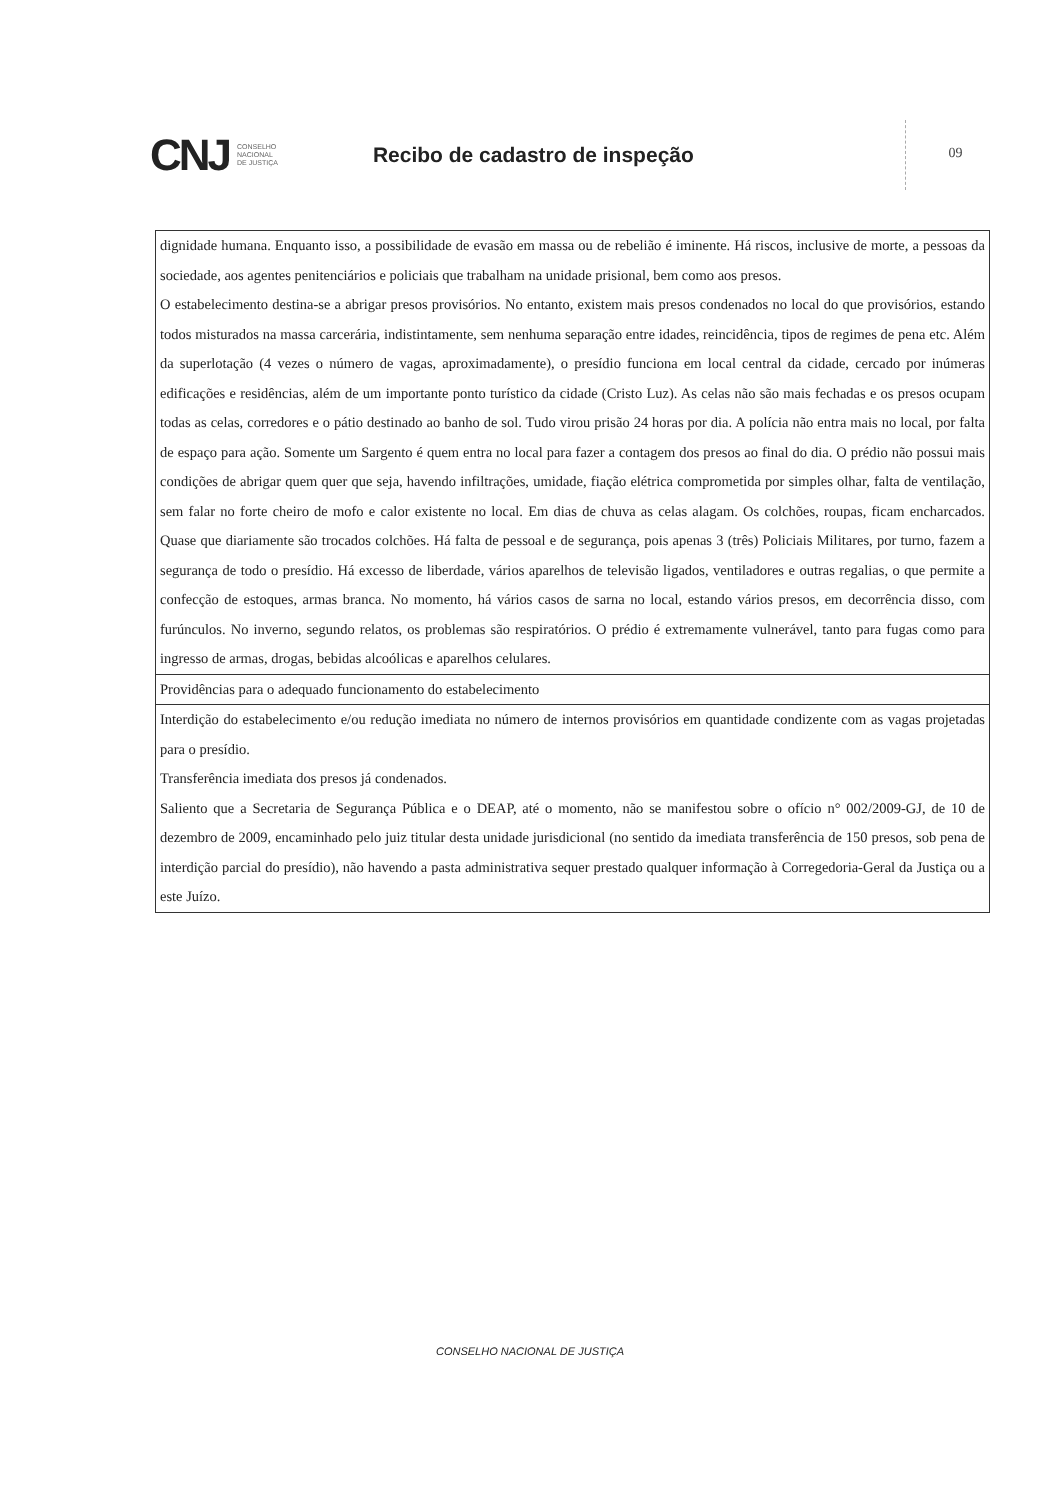CNJ
CONSELHO
NACIONAL
DE JUSTIÇA
Recibo de cadastro de inspeção
09
| dignidade humana. Enquanto isso, a possibilidade de evasão em massa ou de rebelião é iminente. Há riscos, inclusive de morte, a pessoas da sociedade, aos agentes penitenciários e policiais que trabalham na unidade prisional, bem como aos presos. O estabelecimento destina-se a abrigar presos provisórios. No entanto, existem mais presos condenados no local do que provisórios, estando todos misturados na massa carcerária, indistintamente, sem nenhuma separação entre idades, reincidência, tipos de regimes de pena etc. Além da superlotação (4 vezes o número de vagas, aproximadamente), o presídio funciona em local central da cidade, cercado por inúmeras edificações e residências, além de um importante ponto turístico da cidade (Cristo Luz). As celas não são mais fechadas e os presos ocupam todas as celas, corredores e o pátio destinado ao banho de sol. Tudo virou prisão 24 horas por dia. A polícia não entra mais no local, por falta de espaço para ação. Somente um Sargento é quem entra no local para fazer a contagem dos presos ao final do dia. O prédio não possui mais condições de abrigar quem quer que seja, havendo infiltrações, umidade, fiação elétrica comprometida por simples olhar, falta de ventilação, sem falar no forte cheiro de mofo e calor existente no local. Em dias de chuva as celas alagam. Os colchões, roupas, ficam encharcados. Quase que diariamente são trocados colchões. Há falta de pessoal e de segurança, pois apenas 3 (três) Policiais Militares, por turno, fazem a segurança de todo o presídio. Há excesso de liberdade, vários aparelhos de televisão ligados, ventiladores e outras regalias, o que permite a confecção de estoques, armas branca. No momento, há vários casos de sarna no local, estando vários presos, em decorrência disso, com furúnculos. No inverno, segundo relatos, os problemas são respiratórios. O prédio é extremamente vulnerável, tanto para fugas como para ingresso de armas, drogas, bebidas alcoólicas e aparelhos celulares. |
| Providências para o adequado funcionamento do estabelecimento |
| Interdição do estabelecimento e/ou redução imediata no número de internos provisórios em quantidade condizente com as vagas projetadas para o presídio. Transferência imediata dos presos já condenados. Saliento que a Secretaria de Segurança Pública e o DEAP, até o momento, não se manifestou sobre o ofício n° 002/2009-GJ, de 10 de dezembro de 2009, encaminhado pelo juiz titular desta unidade jurisdicional (no sentido da imediata transferência de 150 presos, sob pena de interdição parcial do presídio), não havendo a pasta administrativa sequer prestado qualquer informação à Corregedoria-Geral da Justiça ou a este Juízo. |
CONSELHO NACIONAL DE JUSTIÇA